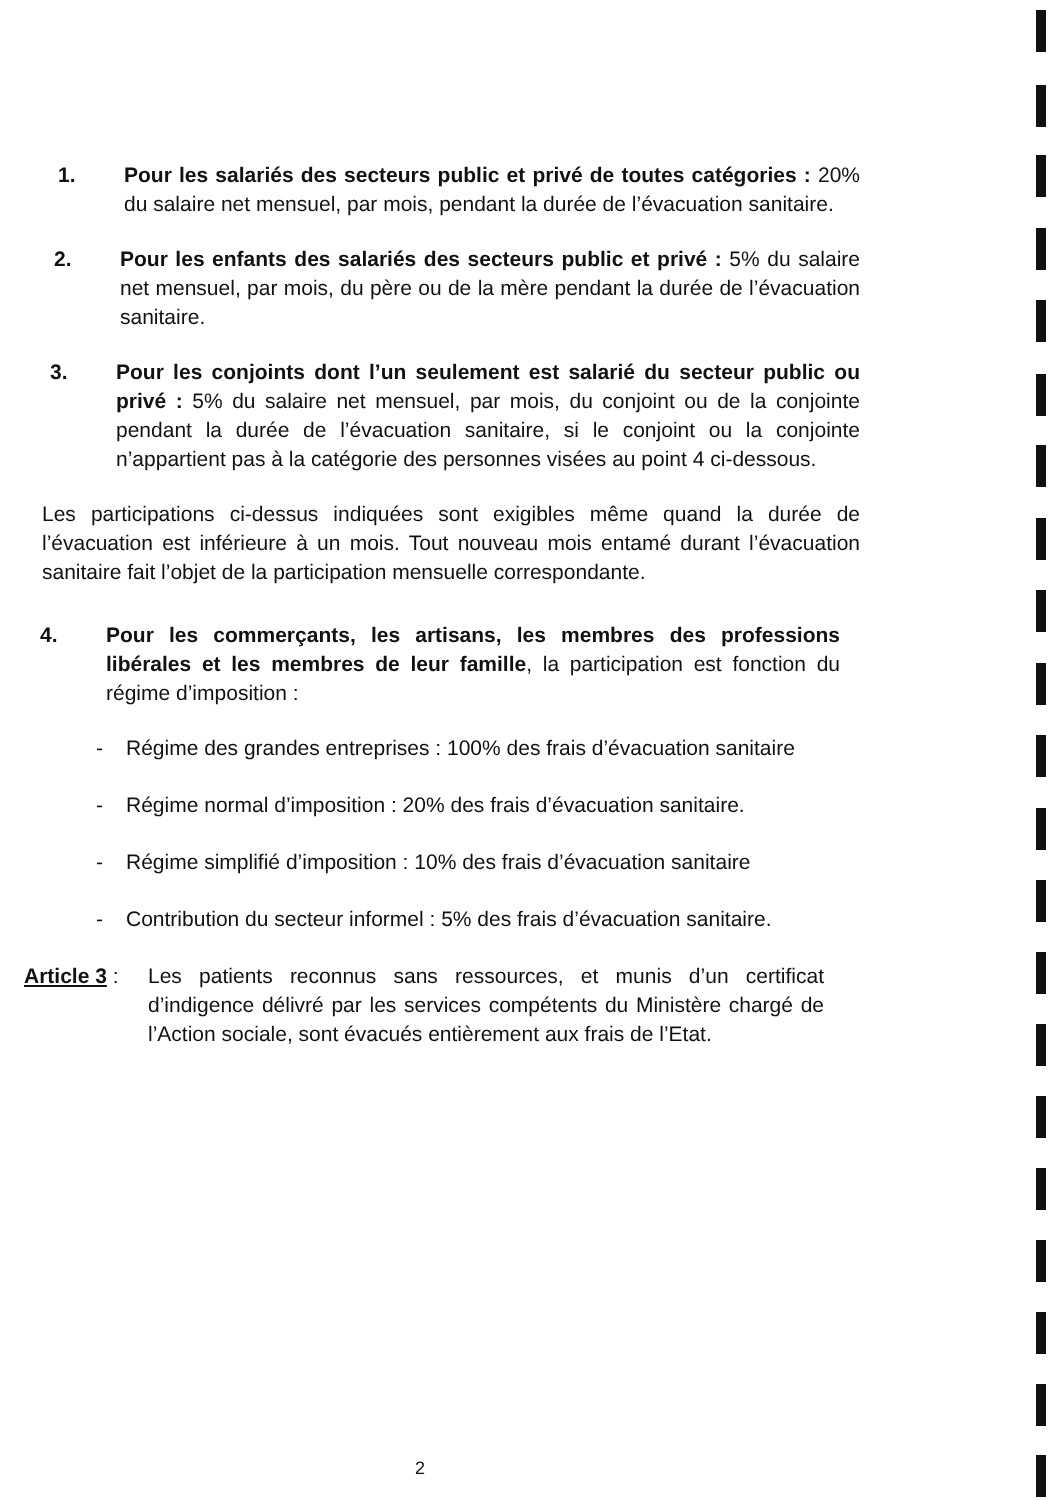1. Pour les salariés des secteurs public et privé de toutes catégories : 20% du salaire net mensuel, par mois, pendant la durée de l’évacuation sanitaire.
2. Pour les enfants des salariés des secteurs public et privé : 5% du salaire net mensuel, par mois, du père ou de la mère pendant la durée de l’évacuation sanitaire.
3. Pour les conjoints dont l’un seulement est salarié du secteur public ou privé : 5% du salaire net mensuel, par mois, du conjoint ou de la conjointe pendant la durée de l’évacuation sanitaire, si le conjoint ou la conjointe n’appartient pas à la catégorie des personnes visées au point 4 ci-dessous.
Les participations ci-dessus indiquées sont exigibles même quand la durée de l’évacuation est inférieure à un mois. Tout nouveau mois entamé durant l’évacuation sanitaire fait l’objet de la participation mensuelle correspondante.
4. Pour les commerçants, les artisans, les membres des professions libérales et les membres de leur famille, la participation est fonction du régime d’imposition :
- Régime des grandes entreprises : 100% des frais d’évacuation sanitaire
- Régime normal d’imposition : 20% des frais d’évacuation sanitaire.
- Régime simplifié d’imposition : 10% des frais d’évacuation sanitaire
- Contribution du secteur informel : 5% des frais d’évacuation sanitaire.
Article 3 :
Les patients reconnus sans ressources, et munis d’un certificat d’indigence délivré par les services compétents du Ministère chargé de l’Action sociale, sont évacués entièrement aux frais de l’Etat.
2